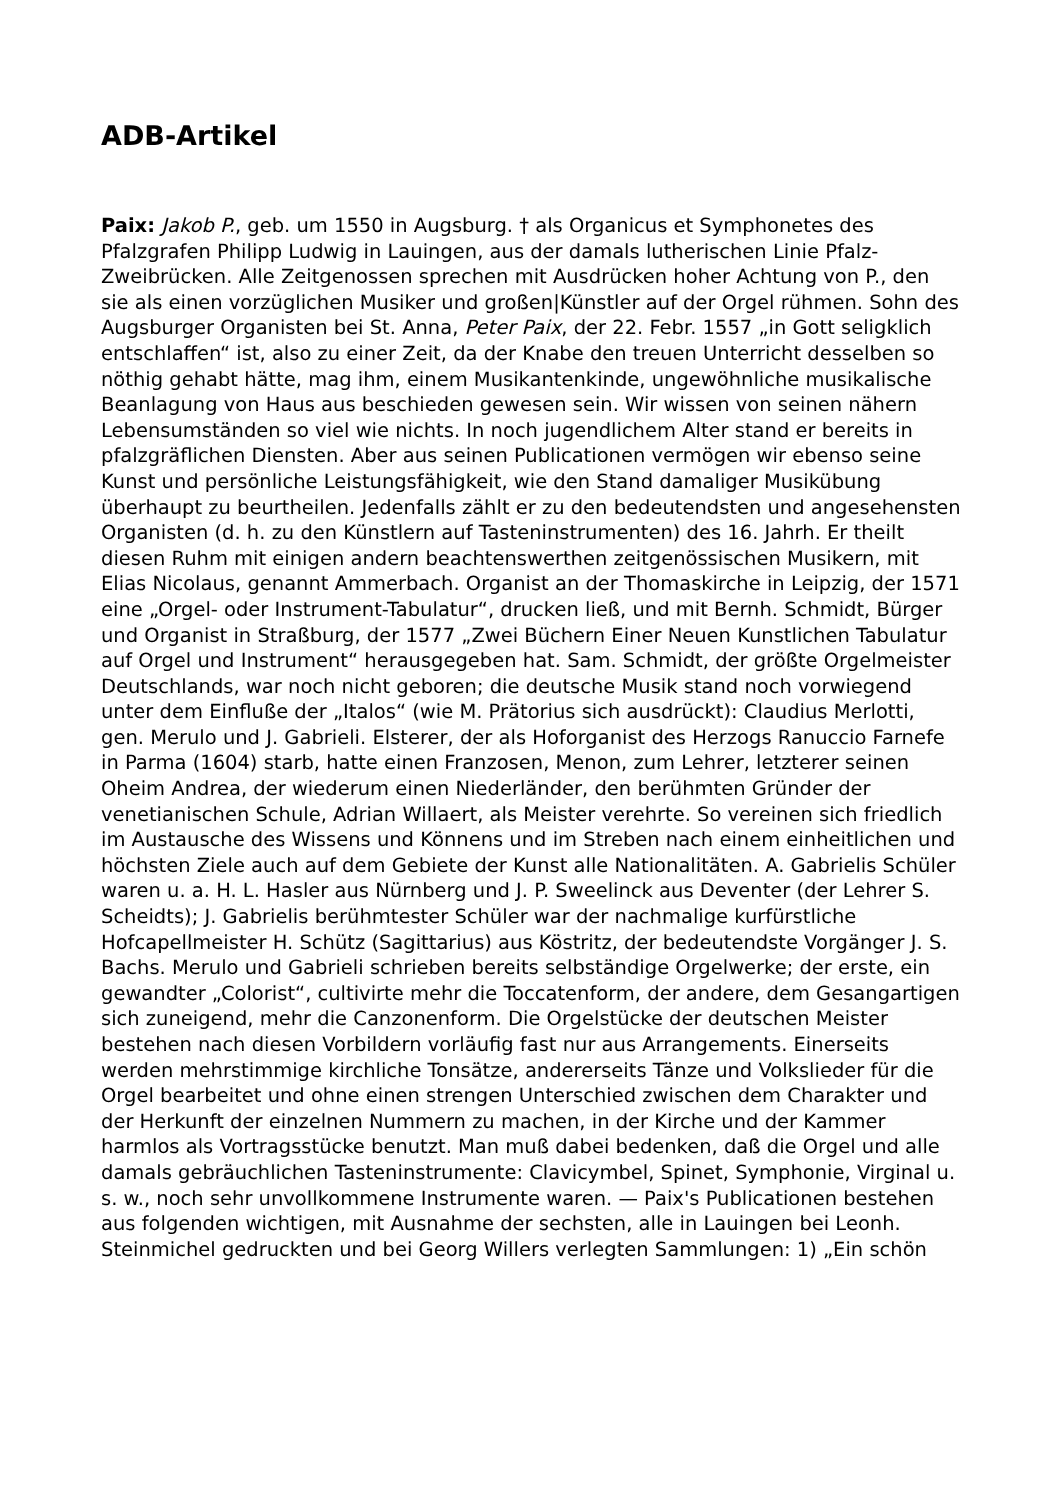ADB-Artikel
Paix: Jakob P., geb. um 1550 in Augsburg. † als Organicus et Symphonetes des Pfalzgrafen Philipp Ludwig in Lauingen, aus der damals lutherischen Linie Pfalz-Zweibrücken. Alle Zeitgenossen sprechen mit Ausdrücken hoher Achtung von P., den sie als einen vorzüglichen Musiker und großen|Künstler auf der Orgel rühmen. Sohn des Augsburger Organisten bei St. Anna, Peter Paix, der 22. Febr. 1557 „in Gott seligklich entschlaffen“ ist, also zu einer Zeit, da der Knabe den treuen Unterricht desselben so nöthig gehabt hätte, mag ihm, einem Musikantenkinde, ungewöhnliche musikalische Beanlagung von Haus aus beschieden gewesen sein. Wir wissen von seinen nähern Lebensumständen so viel wie nichts. In noch jugendlichem Alter stand er bereits in pfalzgräflichen Diensten. Aber aus seinen Publicationen vermögen wir ebenso seine Kunst und persönliche Leistungsfähigkeit, wie den Stand damaliger Musikübung überhaupt zu beurtheilen. Jedenfalls zählt er zu den bedeutendsten und angesehensten Organisten (d. h. zu den Künstlern auf Tasteninstrumenten) des 16. Jahrh. Er theilt diesen Ruhm mit einigen andern beachtenswerthen zeitgenössischen Musikern, mit Elias Nicolaus, genannt Ammerbach. Organist an der Thomaskirche in Leipzig, der 1571 eine „Orgel- oder Instrument-Tabulatur“, drucken ließ, und mit Bernh. Schmidt, Bürger und Organist in Straßburg, der 1577 „Zwei Büchern Einer Neuen Kunstlichen Tabulatur auf Orgel und Instrument“ herausgegeben hat. Sam. Schmidt, der größte Orgelmeister Deutschlands, war noch nicht geboren; die deutsche Musik stand noch vorwiegend unter dem Einfluße der „Italos“ (wie M. Prätorius sich ausdrückt): Claudius Merlotti, gen. Merulo und J. Gabrieli. Elsterer, der als Hoforganist des Herzogs Ranuccio Farnefe in Parma (1604) starb, hatte einen Franzosen, Menon, zum Lehrer, letzterer seinen Oheim Andrea, der wiederum einen Niederländer, den berühmten Gründer der venetianischen Schule, Adrian Willaert, als Meister verehrte. So vereinen sich friedlich im Austausche des Wissens und Könnens und im Streben nach einem einheitlichen und höchsten Ziele auch auf dem Gebiete der Kunst alle Nationalitäten. A. Gabrielis Schüler waren u. a. H. L. Hasler aus Nürnberg und J. P. Sweelinck aus Deventer (der Lehrer S. Scheidts); J. Gabrielis berühmtester Schüler war der nachmalige kurfürstliche Hofcapellmeister H. Schütz (Sagittarius) aus Köstritz, der bedeutendste Vorgänger J. S. Bachs. Merulo und Gabrieli schrieben bereits selbständige Orgelwerke; der erste, ein gewandter „Colorist“, cultivirte mehr die Toccatenform, der andere, dem Gesangartigen sich zuneigend, mehr die Canzonenform. Die Orgelstücke der deutschen Meister bestehen nach diesen Vorbildern vorläufig fast nur aus Arrangements. Einerseits werden mehrstimmige kirchliche Tonsätze, andererseits Tänze und Volkslieder für die Orgel bearbeitet und ohne einen strengen Unterschied zwischen dem Charakter und der Herkunft der einzelnen Nummern zu machen, in der Kirche und der Kammer harmlos als Vortragsstücke benutzt. Man muß dabei bedenken, daß die Orgel und alle damals gebräuchlichen Tasteninstrumente: Clavicymbel, Spinet, Symphonie, Virginal u. s. w., noch sehr unvollkommene Instrumente waren. — Paix's Publicationen bestehen aus folgenden wichtigen, mit Ausnahme der sechsten, alle in Lauingen bei Leonh. Steinmichel gedruckten und bei Georg Willers verlegten Sammlungen: 1) „Ein schön